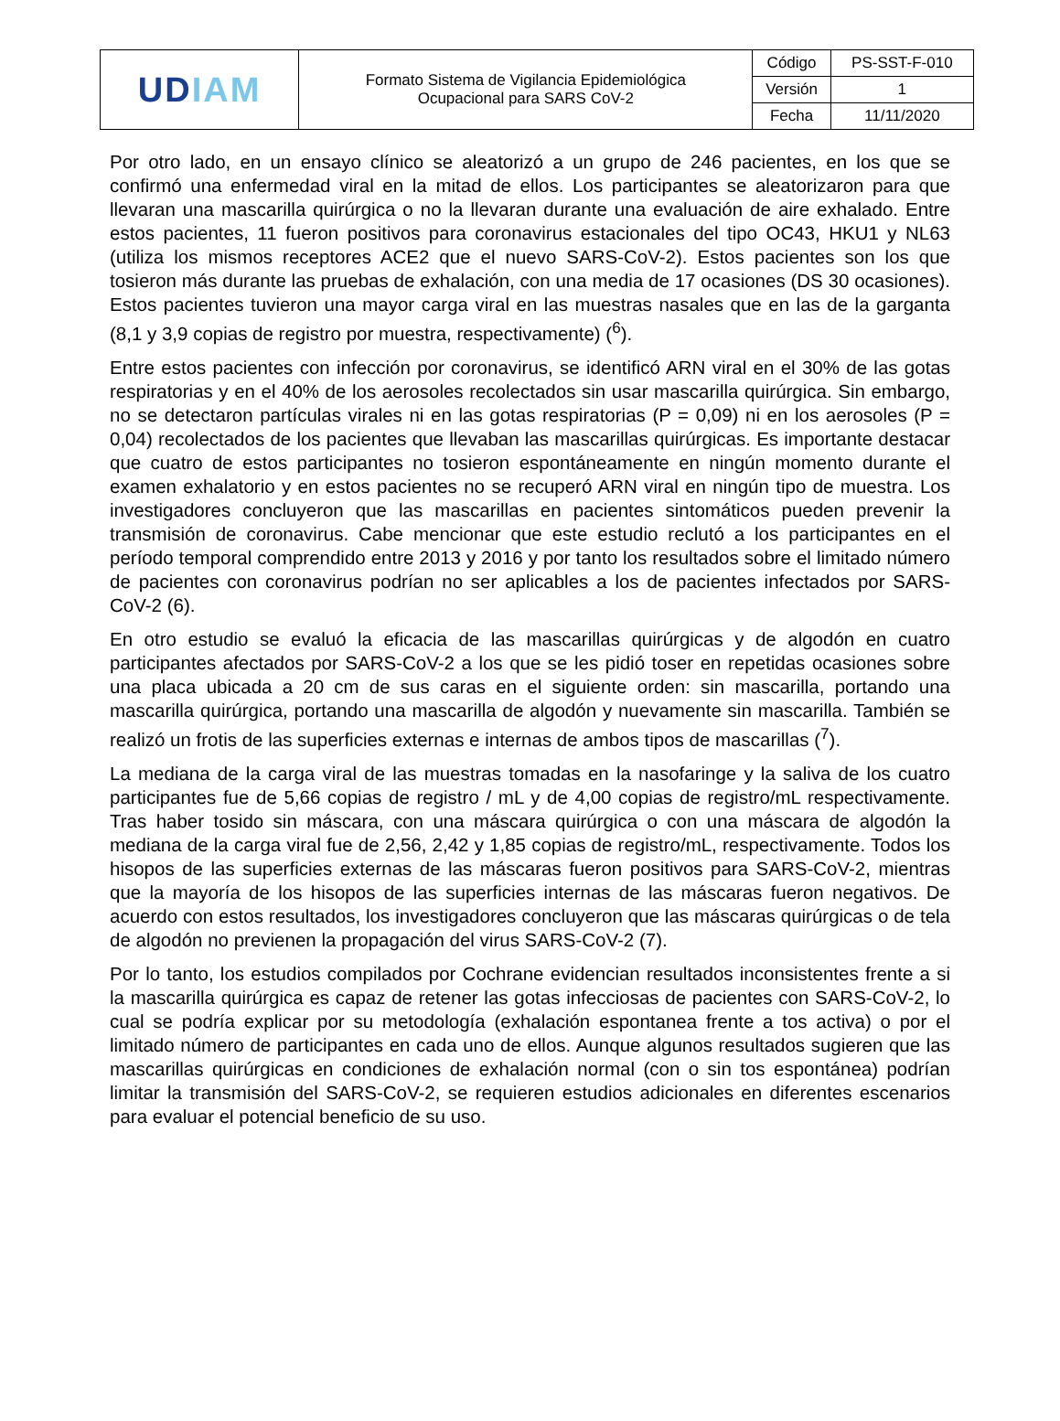| UD IAM | Formato Sistema de Vigilancia Epidemiológica Ocupacional para SARS CoV-2 | Código | PS-SST-F-010 |
| | | Versión | 1 |
| | | Fecha | 11/11/2020 |
Por otro lado, en un ensayo clínico se aleatorizó a un grupo de 246 pacientes, en los que se confirmó una enfermedad viral en la mitad de ellos. Los participantes se aleatorizaron para que llevaran una mascarilla quirúrgica o no la llevaran durante una evaluación de aire exhalado. Entre estos pacientes, 11 fueron positivos para coronavirus estacionales del tipo OC43, HKU1 y NL63 (utiliza los mismos receptores ACE2 que el nuevo SARS-CoV-2). Estos pacientes son los que tosieron más durante las pruebas de exhalación, con una media de 17 ocasiones (DS 30 ocasiones). Estos pacientes tuvieron una mayor carga viral en las muestras nasales que en las de la garganta (8,1 y 3,9 copias de registro por muestra, respectivamente) (<sup>6</sup>).
Entre estos pacientes con infección por coronavirus, se identificó ARN viral en el 30% de las gotas respiratorias y en el 40% de los aerosoles recolectados sin usar mascarilla quirúrgica. Sin embargo, no se detectaron partículas virales ni en las gotas respiratorias (P = 0,09) ni en los aerosoles (P = 0,04) recolectados de los pacientes que llevaban las mascarillas quirúrgicas. Es importante destacar que cuatro de estos participantes no tosieron espontáneamente en ningún momento durante el examen exhalatorio y en estos pacientes no se recuperó ARN viral en ningún tipo de muestra. Los investigadores concluyeron que las mascarillas en pacientes sintomáticos pueden prevenir la transmisión de coronavirus. Cabe mencionar que este estudio reclutó a los participantes en el período temporal comprendido entre 2013 y 2016 y por tanto los resultados sobre el limitado número de pacientes con coronavirus podrían no ser aplicables a los de pacientes infectados por SARS-CoV-2 (6).
En otro estudio se evaluó la eficacia de las mascarillas quirúrgicas y de algodón en cuatro participantes afectados por SARS-CoV-2 a los que se les pidió toser en repetidas ocasiones sobre una placa ubicada a 20 cm de sus caras en el siguiente orden: sin mascarilla, portando una mascarilla quirúrgica, portando una mascarilla de algodón y nuevamente sin mascarilla. También se realizó un frotis de las superficies externas e internas de ambos tipos de mascarillas (<sup>7</sup>).
La mediana de la carga viral de las muestras tomadas en la nasofaringe y la saliva de los cuatro participantes fue de 5,66 copias de registro / mL y de 4,00 copias de registro/mL respectivamente. Tras haber tosido sin máscara, con una máscara quirúrgica o con una máscara de algodón la mediana de la carga viral fue de 2,56, 2,42 y 1,85 copias de registro/mL, respectivamente. Todos los hisopos de las superficies externas de las máscaras fueron positivos para SARS-CoV-2, mientras que la mayoría de los hisopos de las superficies internas de las máscaras fueron negativos. De acuerdo con estos resultados, los investigadores concluyeron que las máscaras quirúrgicas o de tela de algodón no previenen la propagación del virus SARS-CoV-2 (7).
Por lo tanto, los estudios compilados por Cochrane evidencian resultados inconsistentes frente a si la mascarilla quirúrgica es capaz de retener las gotas infecciosas de pacientes con SARS-CoV-2, lo cual se podría explicar por su metodología (exhalación espontanea frente a tos activa) o por el limitado número de participantes en cada uno de ellos. Aunque algunos resultados sugieren que las mascarillas quirúrgicas en condiciones de exhalación normal (con o sin tos espontánea) podrían limitar la transmisión del SARS-CoV-2, se requieren estudios adicionales en diferentes escenarios para evaluar el potencial beneficio de su uso.